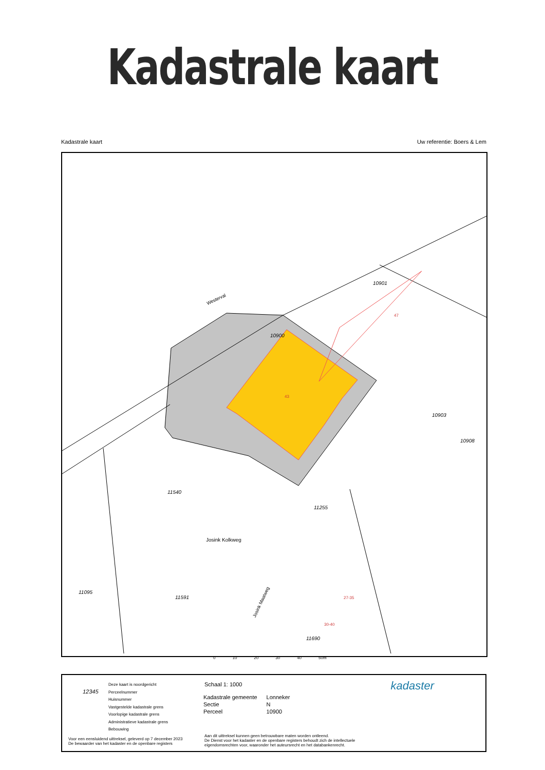Kadastrale kaart
Kadastrale kaart Uw referentie: Boers & Lem
Westerval
10901
10900
47
43
10903
10908
11540
11255
Josink Kolkweg
11095
11591
Josink Maatweg
27-35
30-40
11690
0 10 20 30 40 50m
12345
Deze kaart is noordgericht
Perceelnummer
Huisnummer
Vastgestelde kadastrale grens
Voorlopige kadastrale grens
Administratieve kadastrale grens
Bebouwing
Schaal 1: 1000
| Kadastrale gemeente | Lonneker |
| Sectie | N |
| Perceel | 10900 |
Voor een eensluidend uittreksel, geleverd op 7 december 2023
De bewaarder van het kadaster en de openbare registers
Aan dit uittreksel kunnen geen betrouwbare maten worden ontleend.
De Dienst voor het kadaster en de openbare registers behoudt zich de intellectuele
eigendomsrechten voor, waaronder het auteursrecht en het databankenrecht.
kadaster